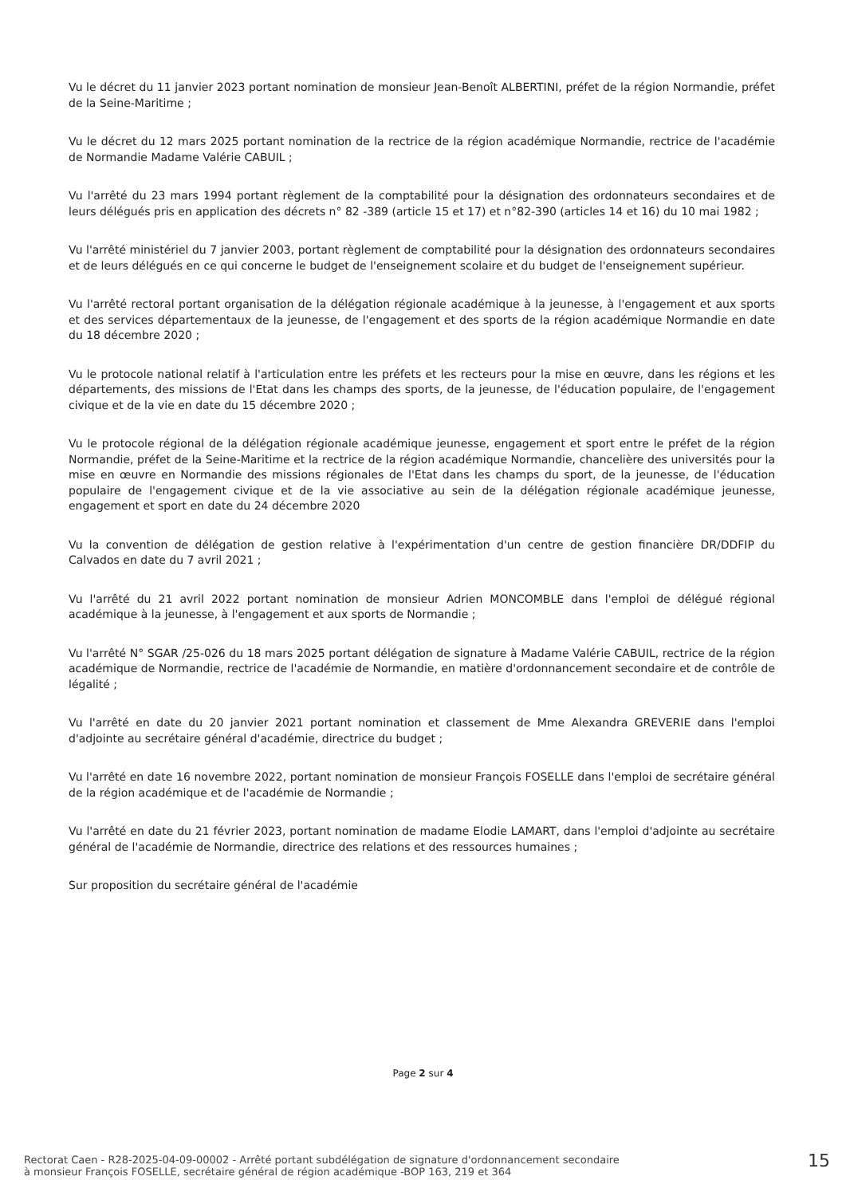Vu le décret du 11 janvier 2023 portant nomination de monsieur Jean-Benoît ALBERTINI, préfet de la région Normandie, préfet de la Seine-Maritime ;
Vu le décret du 12 mars 2025 portant nomination de la rectrice de la région académique Normandie, rectrice de l'académie de Normandie Madame Valérie CABUIL ;
Vu l'arrêté du 23 mars 1994 portant règlement de la comptabilité pour la désignation des ordonnateurs secondaires et de leurs délégués pris en application des décrets n° 82 -389 (article 15 et 17) et n°82-390 (articles 14 et 16) du 10 mai 1982 ;
Vu l'arrêté ministériel du 7 janvier 2003, portant règlement de comptabilité pour la désignation des ordonnateurs secondaires et de leurs délégués en ce qui concerne le budget de l'enseignement scolaire et du budget de l'enseignement supérieur.
Vu l'arrêté rectoral portant organisation de la délégation régionale académique à la jeunesse, à l'engagement et aux sports et des services départementaux de la jeunesse, de l'engagement et des sports de la région académique Normandie en date du 18 décembre 2020 ;
Vu le protocole national relatif à l'articulation entre les préfets et les recteurs pour la mise en œuvre, dans les régions et les départements, des missions de l'Etat dans les champs des sports, de la jeunesse, de l'éducation populaire, de l'engagement civique et de la vie en date du 15 décembre 2020 ;
Vu le protocole régional de la délégation régionale académique jeunesse, engagement et sport entre le préfet de la région Normandie, préfet de la Seine-Maritime et la rectrice de la région académique Normandie, chancelière des universités pour la mise en œuvre en Normandie des missions régionales de l'Etat dans les champs du sport, de la jeunesse, de l'éducation populaire de l'engagement civique et de la vie associative au sein de la délégation régionale académique jeunesse, engagement et sport en date du 24 décembre 2020
Vu la convention de délégation de gestion relative à l'expérimentation d'un centre de gestion financière DR/DDFIP du Calvados en date du 7 avril 2021 ;
Vu l'arrêté du 21 avril 2022 portant nomination de monsieur Adrien MONCOMBLE dans l'emploi de délégué régional académique à la jeunesse, à l'engagement et aux sports de Normandie ;
Vu l'arrêté N° SGAR /25-026 du 18 mars 2025 portant délégation de signature à Madame Valérie CABUIL, rectrice de la région académique de Normandie, rectrice de l'académie de Normandie, en matière d'ordonnancement secondaire et de contrôle de légalité ;
Vu l'arrêté en date du 20 janvier 2021 portant nomination et classement de Mme Alexandra GREVERIE dans l'emploi d'adjointe au secrétaire général d'académie, directrice du budget ;
Vu l'arrêté en date 16 novembre 2022, portant nomination de monsieur François FOSELLE dans l'emploi de secrétaire général de la région académique et de l'académie de Normandie ;
Vu l'arrêté en date du 21 février 2023, portant nomination de madame Elodie LAMART, dans l'emploi d'adjointe au secrétaire général de l'académie de Normandie, directrice des relations et des ressources humaines ;
Sur proposition du secrétaire général de l'académie
Page 2 sur 4
Rectorat Caen - R28-2025-04-09-00002 - Arrêté portant subdélégation de signature d'ordonnancement secondaire
à monsieur François FOSELLE, secrétaire général de région académique -BOP 163, 219 et 364
15